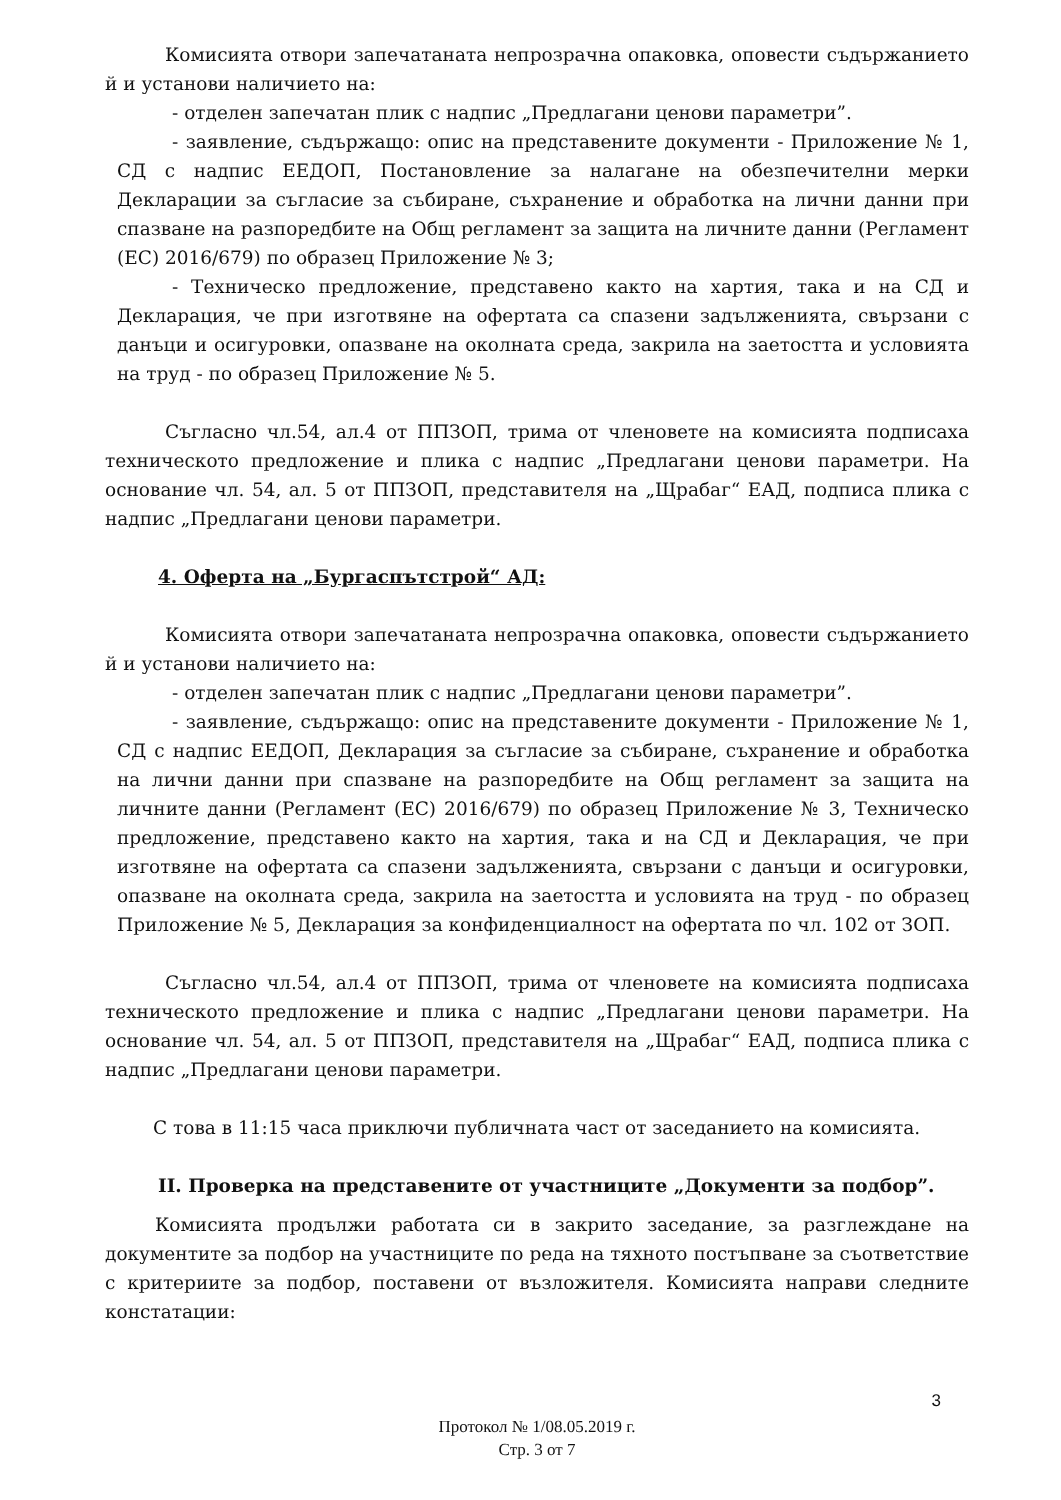Комисията отвори запечатаната непрозрачна опаковка, оповести съдържанието й и установи наличието на:
- отделен запечатан плик с надпис „Предлагани ценови параметри”.
- заявление, съдържащо: опис на представените документи - Приложение № 1, СД с надпис ЕЕДОП, Постановление за налагане на обезпечителни мерки Декларации за съгласие за събиране, съхранение и обработка на лични данни при спазване на разпоредбите на Общ регламент за защита на личните данни (Регламент (ЕС) 2016/679) по образец Приложение № 3;
- Техническо предложение, представено както на хартия, така и на СД и Декларация, че при изготвяне на офертата са спазени задълженията, свързани с данъци и осигуровки, опазване на околната среда, закрила на заетостта и условията на труд - по образец Приложение № 5.
Съгласно чл.54, ал.4 от ППЗОП, трима от членовете на комисията подписаха техническото предложение и плика с надпис „Предлагани ценови параметри. На основание чл. 54, ал. 5 от ППЗОП, представителя на „Щрабаг“ ЕАД, подписа плика с надпис „Предлагани ценови параметри.
4. Оферта на „Бургаспътстрой“ АД:
Комисията отвори запечатаната непрозрачна опаковка, оповести съдържанието й и установи наличието на:
- отделен запечатан плик с надпис „Предлагани ценови параметри”.
- заявление, съдържащо: опис на представените документи - Приложение № 1, СД с надпис ЕЕДОП, Декларация за съгласие за събиране, съхранение и обработка на лични данни при спазване на разпоредбите на Общ регламент за защита на личните данни (Регламент (ЕС) 2016/679) по образец Приложение № 3, Техническо предложение, представено както на хартия, така и на СД и Декларация, че при изготвяне на офертата са спазени задълженията, свързани с данъци и осигуровки, опазване на околната среда, закрила на заетостта и условията на труд - по образец Приложение № 5, Декларация за конфиденциалност на офертата по чл. 102 от ЗОП.
Съгласно чл.54, ал.4 от ППЗОП, трима от членовете на комисията подписаха техническото предложение и плика с надпис „Предлагани ценови параметри. На основание чл. 54, ал. 5 от ППЗОП, представителя на „Щрабаг“ ЕАД, подписа плика с надпис „Предлагани ценови параметри.
С това в 11:15 часа приключи публичната част от заседанието на комисията.
II. Проверка на представените от участниците „Документи за подбор”.
Комисията продължи работата си в закрито заседание, за разглеждане на документите за подбор на участниците по реда на тяхното постъпване за съответствие с критериите за подбор, поставени от възложителя. Комисията направи следните констатации:
3
Протокол № 1/08.05.2019 г.
Стр. 3 от 7